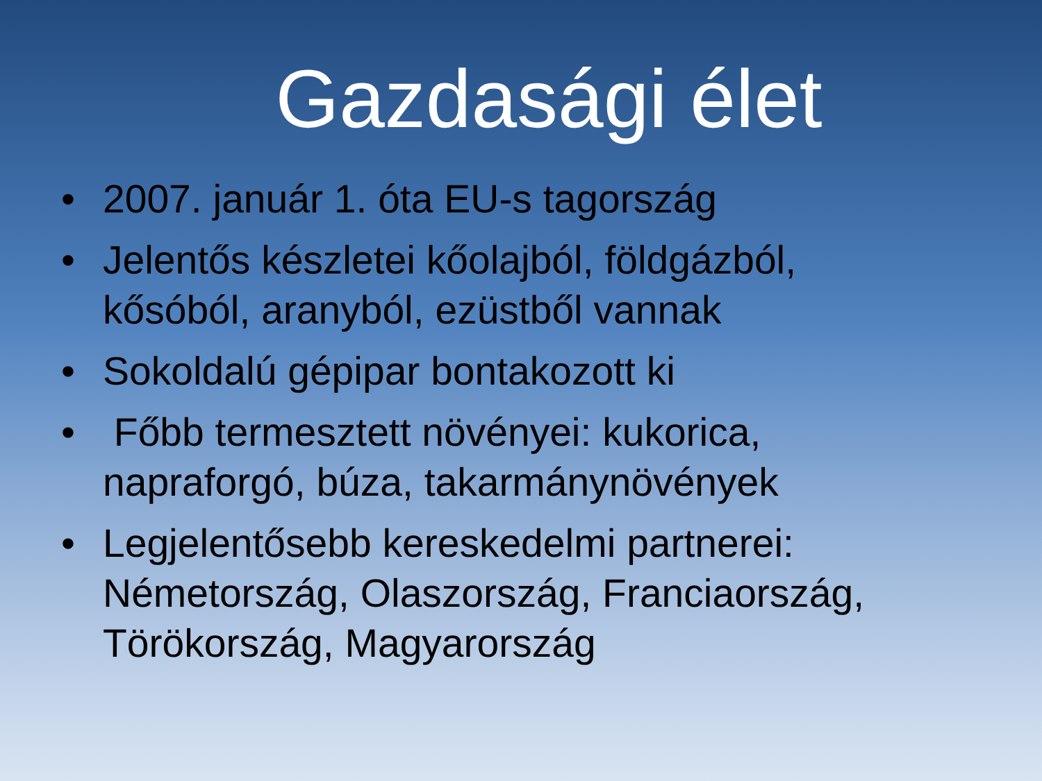Gazdasági élet
• 2007. január 1. óta EU-s tagország
• Jelentős készletei kőolajból, földgázból, kősóból, aranyból, ezüstből vannak
• Sokoldalú gépipar bontakozott ki
• Főbb termesztett növényei: kukorica, napraforgó, búza, takarmánynövények
• Legjelentősebb kereskedelmi partnerei: Németország, Olaszország, Franciaország, Törökország, Magyarország